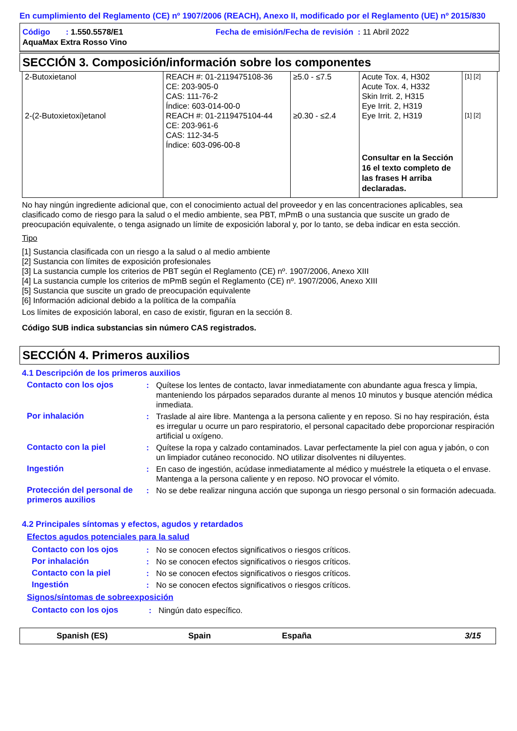En cumplimiento del Reglamento (CE) nº 1907/2006 (REACH), Anexo II, modificado por el Reglamento (UE) nº 2015/830
Código : 1.550.5578/E1 Fecha de emisión/Fecha de revisión : 11 Abril 2022
AquaMax Extra Rosso Vino
SECCIÓN 3. Composición/información sobre los componentes
| 2-Butoxietanol | REACH #: 01-2119475108-36 CE: 203-905-0 CAS: 111-76-2 Índice: 603-014-00-0 | ≥5.0 - ≤7.5 | Acute Tox. 4, H302 Acute Tox. 4, H332 Skin Irrit. 2, H315 Eye Irrit. 2, H319 | [1] [2] |
| 2-(2-Butoxietoxi)etanol | REACH #: 01-2119475104-44 CE: 203-961-6 CAS: 112-34-5 Índice: 603-096-00-8 | ≥0.30 - ≤2.4 | Eye Irrit. 2, H319 Consultar en la Sección 16 el texto completo de las frases H arriba declaradas. | [1] [2] |
No hay ningún ingrediente adicional que, con el conocimiento actual del proveedor y en las concentraciones aplicables, sea clasificado como de riesgo para la salud o el medio ambiente, sea PBT, mPmB o una sustancia que suscite un grado de preocupación equivalente, o tenga asignado un límite de exposición laboral y, por lo tanto, se deba indicar en esta sección.
Tipo
[1] Sustancia clasificada con un riesgo a la salud o al medio ambiente
[2] Sustancia con límites de exposición profesionales
[3] La sustancia cumple los criterios de PBT según el Reglamento (CE) nº. 1907/2006, Anexo XIII
[4] La sustancia cumple los criterios de mPmB según el Reglamento (CE) nº. 1907/2006, Anexo XIII
[5] Sustancia que suscite un grado de preocupación equivalente
[6] Información adicional debido a la política de la compañía
Los límites de exposición laboral, en caso de existir, figuran en la sección 8.
Código SUB indica substancias sin número CAS registrados.
SECCIÓN 4. Primeros auxilios
4.1 Descripción de los primeros auxilios
Contacto con los ojos : Quítese los lentes de contacto, lavar inmediatamente con abundante agua fresca y limpia, manteniendo los párpados separados durante al menos 10 minutos y busque atención médica inmediata.
Por inhalación : Traslade al aire libre. Mantenga a la persona caliente y en reposo. Si no hay respiración, ésta es irregular u ocurre un paro respiratorio, el personal capacitado debe proporcionar respiración artificial u oxígeno.
Contacto con la piel : Quítese la ropa y calzado contaminados. Lavar perfectamente la piel con agua y jabón, o con un limpiador cutáneo reconocido. NO utilizar disolventes ni diluyentes.
Ingestión : En caso de ingestión, acúdase inmediatamente al médico y muéstrele la etiqueta o el envase. Mantenga a la persona caliente y en reposo. NO provocar el vómito.
Protección del personal de primeros auxilios
: No se debe realizar ninguna acción que suponga un riesgo personal o sin formación adecuada.
4.2 Principales síntomas y efectos, agudos y retardados
Efectos agudos potenciales para la salud
Contacto con los ojos : No se conocen efectos significativos o riesgos críticos.
Por inhalación : No se conocen efectos significativos o riesgos críticos.
Contacto con la piel : No se conocen efectos significativos o riesgos críticos.
Ingestión : No se conocen efectos significativos o riesgos críticos.
Signos/síntomas de sobreexposición
Contacto con los ojos : Ningún dato específico.
Spanish (ES) Spain España 3/15